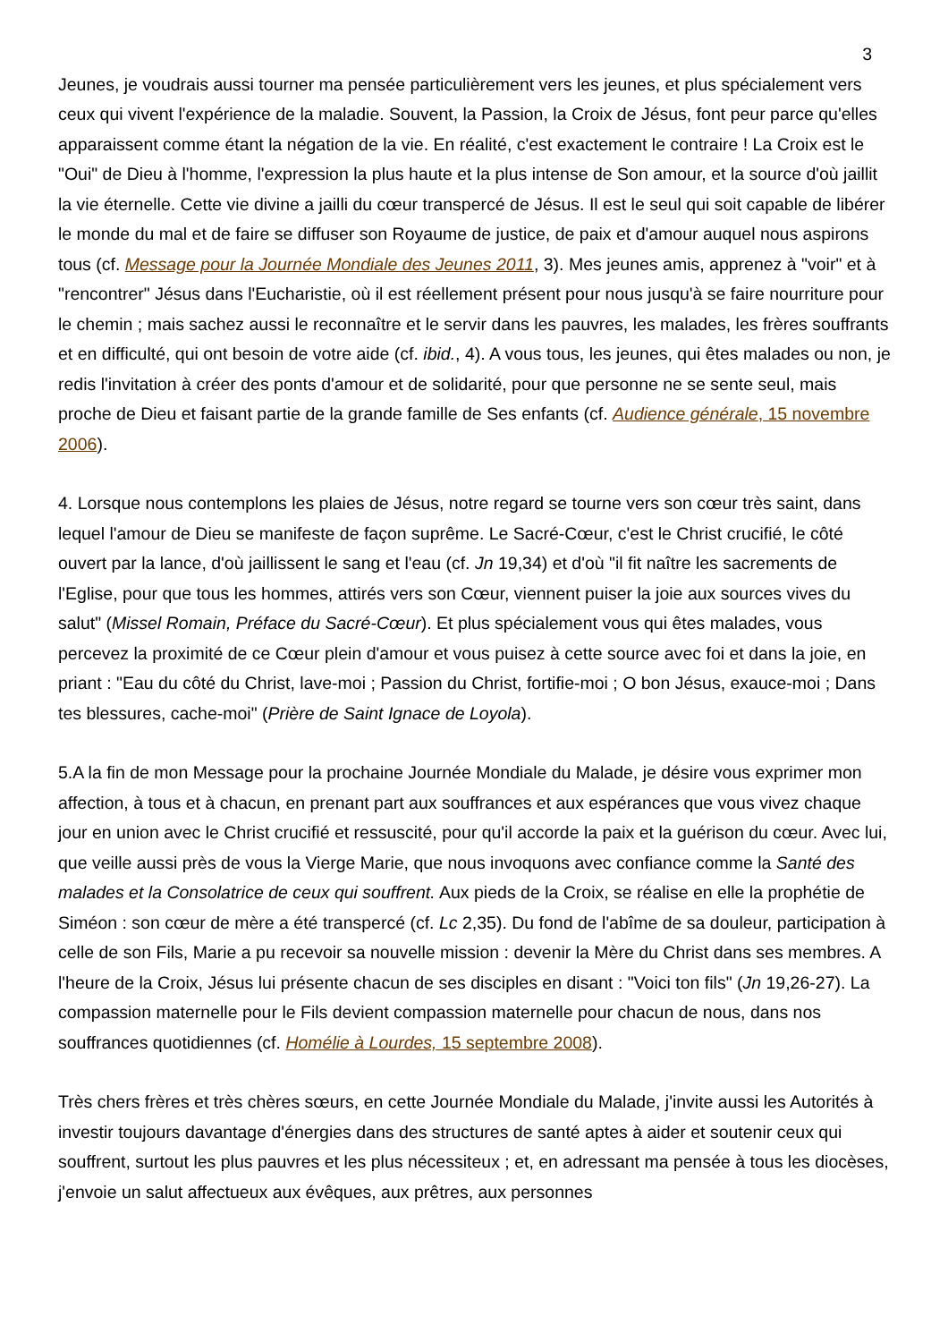3
Jeunes, je voudrais aussi tourner ma pensée particulièrement vers les jeunes, et plus spécialement vers ceux qui vivent l'expérience de la maladie. Souvent, la Passion, la Croix de Jésus, font peur parce qu'elles apparaissent comme étant la négation de la vie. En réalité, c'est exactement le contraire ! La Croix est le "Oui" de Dieu à l'homme, l'expression la plus haute et la plus intense de Son amour, et la source d'où jaillit la vie éternelle. Cette vie divine a jailli du cœur transpercé de Jésus. Il est le seul qui soit capable de libérer le monde du mal et de faire se diffuser son Royaume de justice, de paix et d'amour auquel nous aspirons tous (cf. Message pour la Journée Mondiale des Jeunes 2011, 3). Mes jeunes amis, apprenez à "voir" et à "rencontrer" Jésus dans l'Eucharistie, où il est réellement présent pour nous jusqu'à se faire nourriture pour le chemin ; mais sachez aussi le reconnaître et le servir dans les pauvres, les malades, les frères souffrants et en difficulté, qui ont besoin de votre aide (cf. ibid., 4). A vous tous, les jeunes, qui êtes malades ou non, je redis l'invitation à créer des ponts d'amour et de solidarité, pour que personne ne se sente seul, mais proche de Dieu et faisant partie de la grande famille de Ses enfants (cf. Audience générale, 15 novembre 2006).
4. Lorsque nous contemplons les plaies de Jésus, notre regard se tourne vers son cœur très saint, dans lequel l'amour de Dieu se manifeste de façon suprême. Le Sacré-Cœur, c'est le Christ crucifié, le côté ouvert par la lance, d'où jaillissent le sang et l'eau (cf. Jn 19,34) et d'où "il fit naître les sacrements de l'Eglise, pour que tous les hommes, attirés vers son Cœur, viennent puiser la joie aux sources vives du salut" (Missel Romain, Préface du Sacré-Cœur). Et plus spécialement vous qui êtes malades, vous percevez la proximité de ce Cœur plein d'amour et vous puisez à cette source avec foi et dans la joie, en priant : "Eau du côté du Christ, lave-moi ; Passion du Christ, fortifie-moi ; O bon Jésus, exauce-moi ; Dans tes blessures, cache-moi" (Prière de Saint Ignace de Loyola).
5.A la fin de mon Message pour la prochaine Journée Mondiale du Malade, je désire vous exprimer mon affection, à tous et à chacun, en prenant part aux souffrances et aux espérances que vous vivez chaque jour en union avec le Christ crucifié et ressuscité, pour qu'il accorde la paix et la guérison du cœur. Avec lui, que veille aussi près de vous la Vierge Marie, que nous invoquons avec confiance comme la Santé des malades et la Consolatrice de ceux qui souffrent. Aux pieds de la Croix, se réalise en elle la prophétie de Siméon : son cœur de mère a été transpercé (cf. Lc 2,35). Du fond de l'abîme de sa douleur, participation à celle de son Fils, Marie a pu recevoir sa nouvelle mission : devenir la Mère du Christ dans ses membres. A l'heure de la Croix, Jésus lui présente chacun de ses disciples en disant : "Voici ton fils" (Jn 19,26-27). La compassion maternelle pour le Fils devient compassion maternelle pour chacun de nous, dans nos souffrances quotidiennes (cf. Homélie à Lourdes, 15 septembre 2008).
Très chers frères et très chères sœurs, en cette Journée Mondiale du Malade, j'invite aussi les Autorités à investir toujours davantage d'énergies dans des structures de santé aptes à aider et soutenir ceux qui souffrent, surtout les plus pauvres et les plus nécessiteux ; et, en adressant ma pensée à tous les diocèses, j'envoie un salut affectueux aux évêques, aux prêtres, aux personnes